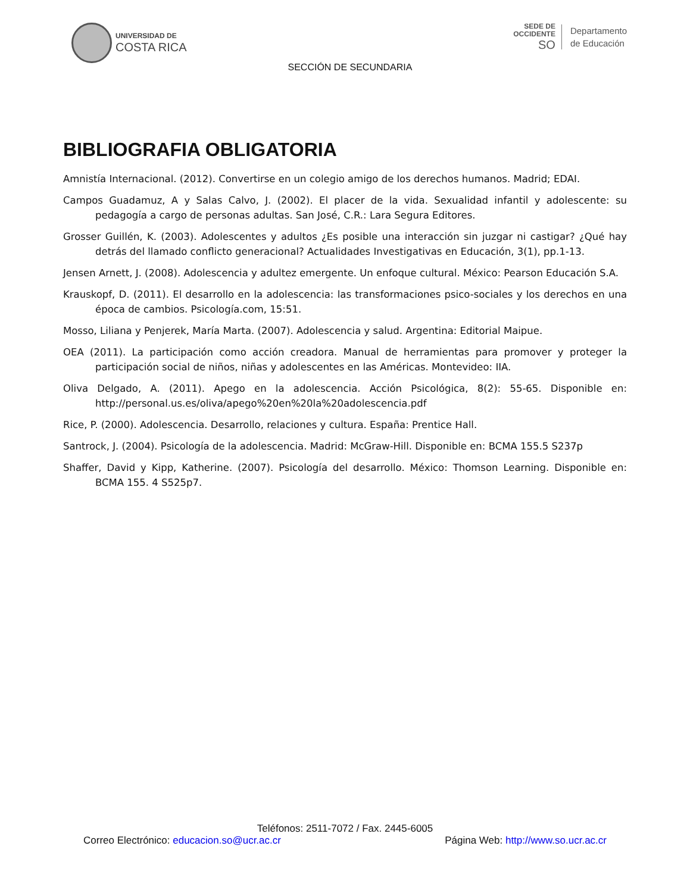UNIVERSIDAD DE
COSTA RICA
SECCIÓN DE SECUNDARIA
SEDE DE
OCCIDENTE
SO
Departamento
de Educación
BIBLIOGRAFIA OBLIGATORIA
Amnistía Internacional. (2012). Convertirse en un colegio amigo de los derechos humanos. Madrid; EDAI.
Campos Guadamuz, A y Salas Calvo, J. (2002). El placer de la vida. Sexualidad infantil y adolescente: su pedagogía a cargo de personas adultas. San José, C.R.: Lara Segura Editores.
Grosser Guillén, K. (2003). Adolescentes y adultos ¿Es posible una interacción sin juzgar ni castigar? ¿Qué hay detrás del llamado conflicto generacional? Actualidades Investigativas en Educación, 3(1), pp.1-13.
Jensen Arnett, J. (2008). Adolescencia y adultez emergente. Un enfoque cultural. México: Pearson Educación S.A.
Krauskopf, D. (2011). El desarrollo en la adolescencia: las transformaciones psico-sociales y los derechos en una época de cambios. Psicología.com, 15:51.
Mosso, Liliana y Penjerek, María Marta. (2007). Adolescencia y salud. Argentina: Editorial Maipue.
OEA (2011). La participación como acción creadora. Manual de herramientas para promover y proteger la participación social de niños, niñas y adolescentes en las Américas. Montevideo: IIA.
Oliva Delgado, A. (2011). Apego en la adolescencia. Acción Psicológica, 8(2): 55-65. Disponible en: http://personal.us.es/oliva/apego%20en%20la%20adolescencia.pdf
Rice, P. (2000). Adolescencia. Desarrollo, relaciones y cultura. España: Prentice Hall.
Santrock, J. (2004). Psicología de la adolescencia. Madrid: McGraw-Hill. Disponible en: BCMA 155.5 S237p
Shaffer, David y Kipp, Katherine. (2007). Psicología del desarrollo. México: Thomson Learning. Disponible en: BCMA 155. 4 S525p7.
Teléfonos: 2511-7072 / Fax. 2445-6005
Correo Electrónico: educacion.so@ucr.ac.cr Página Web: http://www.so.ucr.ac.cr